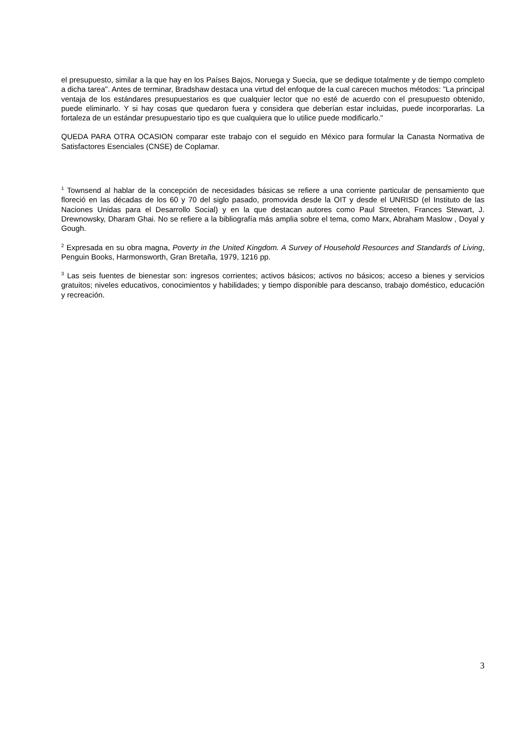el presupuesto, similar a la que hay en los Países Bajos, Noruega y Suecia, que se dedique totalmente y de tiempo completo a dicha tarea". Antes de terminar, Bradshaw destaca una virtud del enfoque de la cual carecen muchos métodos: "La principal ventaja de los estándares presupuestarios es que cualquier lector que no esté de acuerdo con el presupuesto obtenido, puede eliminarlo. Y si hay cosas que quedaron fuera y considera que deberían estar incluidas, puede incorporarlas. La fortaleza de un estándar presupuestario tipo es que cualquiera que lo utilice puede modificarlo."
QUEDA PARA OTRA OCASION comparar este trabajo con el seguido en México para formular la Canasta Normativa de Satisfactores Esenciales (CNSE) de Coplamar.
<sup>1</sup> Townsend al hablar de la concepción de necesidades básicas se refiere a una corriente particular de pensamiento que floreció en las décadas de los 60 y 70 del siglo pasado, promovida desde la OIT y desde el UNRISD (el Instituto de las Naciones Unidas para el Desarrollo Social) y en la que destacan autores como Paul Streeten, Frances Stewart, J. Drewnowsky, Dharam Ghai. No se refiere a la bibliografía más amplia sobre el tema, como Marx, Abraham Maslow , Doyal y Gough.
<sup>2</sup> Expresada en su obra magna, Poverty in the United Kingdom. A Survey of Household Resources and Standards of Living, Penguin Books, Harmonsworth, Gran Bretaña, 1979, 1216 pp.
<sup>3</sup> Las seis fuentes de bienestar son: ingresos corrientes; activos básicos; activos no básicos; acceso a bienes y servicios gratuitos; niveles educativos, conocimientos y habilidades; y tiempo disponible para descanso, trabajo doméstico, educación y recreación.
3